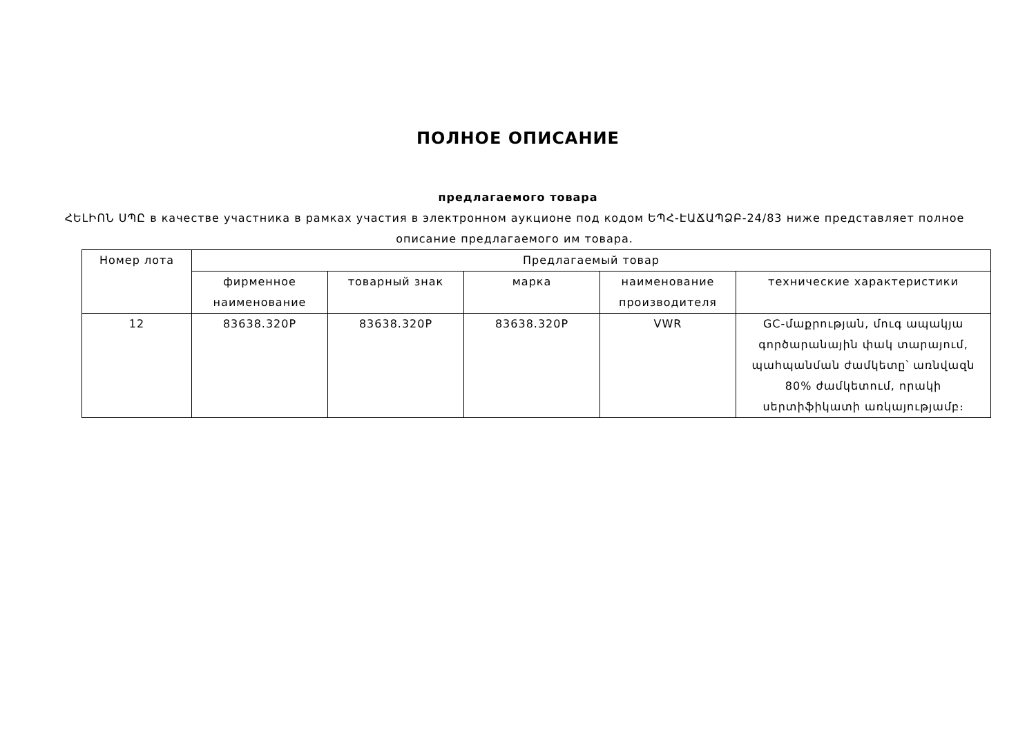ПОЛНОЕ ОПИСАНИЕ
предлагаемого товара
ՀԵԼԻՈՆ ՍՊԸ в качестве участника в рамках участия в электронном аукционе под кодом ԵՊՀ-ԷԱՃԱՊՁԲ-24/83 ниже представляет полное описание предлагаемого им товара.
| Номер лота | Предлагаемый товар | | | | |
| --- | --- | --- | --- | --- | --- |
| | фирменное наименование | товарный знак | марка | наименование производителя | технические характеристики |
| 12 | 83638.320P | 83638.320P | 83638.320P | VWR | GC-մաքրության, մուգ ապակյա գործարանային փակ տարայում, պահպանման ժամկետը՝ առնվազն 80% ժամկետում, որակի սերտիֆիկատի առկայությամբ։ |